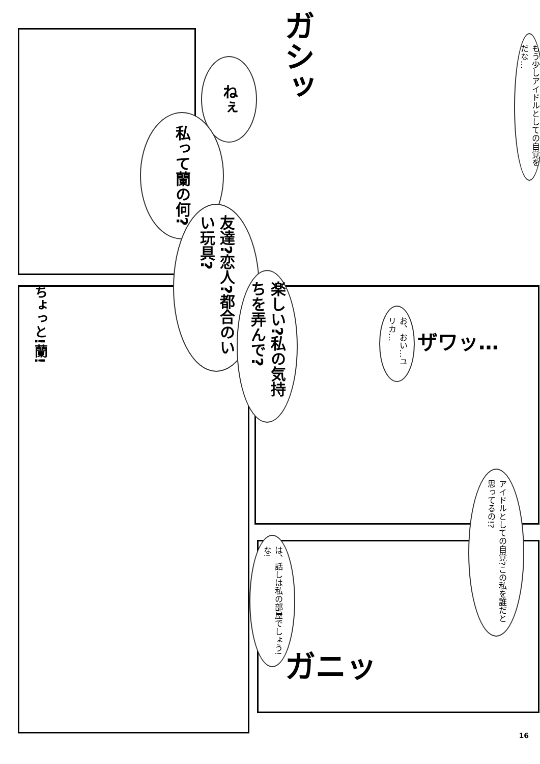もう少しアイドルとしての自覚をだな…
ねぇ
私って蘭の何?
友達?恋人?都合のいい玩具?
楽しい?私の気持ちを弄んで?
お、おい…ユリカ…
ちょっと!蘭!
ザワッ…
は、話しは私の部屋でしょう!な!
アイドルとしての自覚?この私を誰だと思ってるの!?
ガニッ
ガシッ
16